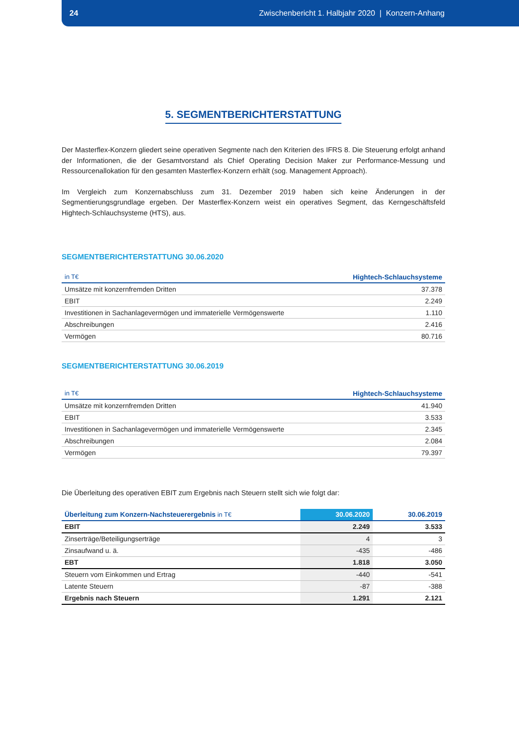24 Zwischenbericht 1. Halbjahr 2020 | Konzern-Anhang
5. SEGMENTBERICHTERSTATTUNG
Der Masterflex-Konzern gliedert seine operativen Segmente nach den Kriterien des IFRS 8. Die Steuerung erfolgt anhand der Informationen, die der Gesamtvorstand als Chief Operating Decision Maker zur Performance-Messung und Ressourcenallokation für den gesamten Masterflex-Konzern erhält (sog. Management Approach).
Im Vergleich zum Konzernabschluss zum 31. Dezember 2019 haben sich keine Änderungen in der Segmentierungsgrundlage ergeben. Der Masterflex-Konzern weist ein operatives Segment, das Kerngeschäftsfeld Hightech-Schlauchsysteme (HTS), aus.
SEGMENTBERICHTERSTATTUNG 30.06.2020
| in T€ | Hightech-Schlauchsysteme |
| --- | --- |
| Umsätze mit konzernfremden Dritten | 37.378 |
| EBIT | 2.249 |
| Investitionen in Sachanlagevermögen und immaterielle Vermögenswerte | 1.110 |
| Abschreibungen | 2.416 |
| Vermögen | 80.716 |
SEGMENTBERICHTERSTATTUNG 30.06.2019
| in T€ | Hightech-Schlauchsysteme |
| --- | --- |
| Umsätze mit konzernfremden Dritten | 41.940 |
| EBIT | 3.533 |
| Investitionen in Sachanlagevermögen und immaterielle Vermögenswerte | 2.345 |
| Abschreibungen | 2.084 |
| Vermögen | 79.397 |
Die Überleitung des operativen EBIT zum Ergebnis nach Steuern stellt sich wie folgt dar:
| Überleitung zum Konzern-Nachsteuerergebnis in T€ | 30.06.2020 | 30.06.2019 |
| --- | --- | --- |
| EBIT | 2.249 | 3.533 |
| Zinserträge/Beteiligungserträge | 4 | 3 |
| Zinsaufwand u. ä. | -435 | -486 |
| EBT | 1.818 | 3.050 |
| Steuern vom Einkommen und Ertrag | -440 | -541 |
| Latente Steuern | -87 | -388 |
| Ergebnis nach Steuern | 1.291 | 2.121 |